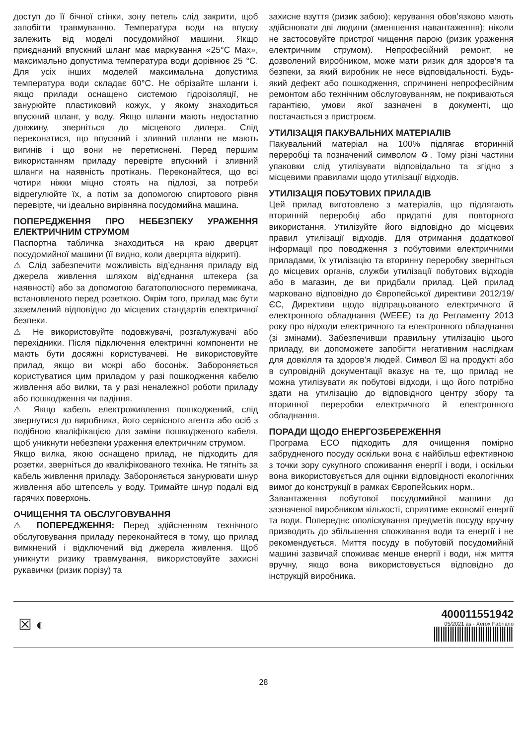доступ до її бічної стінки, зону петель слід закрити, щоб запобігти травмуванню. Температура води на впуску залежить від моделі посудомийної машини. Якщо приєднаний впускний шланг має маркування «25°C Max», максимально допустима температура води дорівнює 25 °C. Для усіх інших моделей максимальна допустима температура води складає 60°C. Не обрізайте шланги і, якщо прилади оснащено системою гідроізоляції, не занурюйте пластиковий кожух, у якому знаходиться впускний шланг, у воду. Якщо шланги мають недостатню довжину, зверніться до місцевого дилера. Слід переконатися, що впускний і зливний шланги не мають вигинів і що вони не перетиснені. Перед першим використанням приладу перевірте впускний і зливний шланги на наявність протікань. Переконайтеся, що всі чотири ніжки міцно стоять на підлозі, за потреби відрегулюйте їх, а потім за допомогою спиртового рівня перевірте, чи ідеально вирівняна посудомийна машина.
ПОПЕРЕДЖЕННЯ ПРО НЕБЕЗПЕКУ УРАЖЕННЯ ЕЛЕКТРИЧНИМ СТРУМОМ
Паспортна табличка знаходиться на краю дверцят посудомийної машини (її видно, коли дверцята відкриті).
⚠ Слід забезпечити можливість від’єднання приладу від джерела живлення шляхом від’єднання штекера (за наявності) або за допомогою багатополюсного перемикача, встановленого перед розеткою. Окрім того, прилад має бути заземлений відповідно до місцевих стандартів електричної безпеки.
⚠ Не використовуйте подовжувачі, розгалужувачі або перехідники. Після підключення електричні компоненти не мають бути досяжні користувачеві. Не використовуйте прилад, якщо ви мокрі або босоніж. Забороняється користуватися цим приладом у разі пошкодження кабелю живлення або вилки, та у разі неналежної роботи приладу або пошкодження чи падіння.
⚠ Якщо кабель електроживлення пошкоджений, слід звернутися до виробника, його сервісного агента або осіб з подібною кваліфікацією для заміни пошкодженого кабеля, щоб уникнути небезпеки ураження електричним струмом.
Якщо вилка, якою оснащено прилад, не підходить для розетки, зверніться до кваліфікованого техніка. Не тягніть за кабель живлення приладу. Забороняється занурювати шнур живлення або штепсель у воду. Тримайте шнур подалі від гарячих поверхонь.
ОЧИЩЕННЯ ТА ОБСЛУГОВУВАННЯ
⚠ ПОПЕРЕДЖЕННЯ: Перед здійсненням технічного обслуговування приладу переконайтеся в тому, що прилад вимкнений і відключений від джерела живлення. Щоб уникнути ризику травмування, використовуйте захисні рукавички (ризик порізу) та
захисне взуття (ризик забою); керування обов’язково мають здійснювати дві людини (зменшення навантаження); ніколи не застосовуйте пристрої чищення парою (ризик ураження електричним струмом). Непрофесійний ремонт, не дозволений виробником, може мати ризик для здоров’я та безпеки, за який виробник не несе відповідальності. Будь-який дефект або пошкодження, спричинені непрофесійним ремонтом або технічним обслуговуванням, не покриваються гарантією, умови якої зазначені в документі, що постачається з пристроєм.
УТИЛІЗАЦІЯ ПАКУВАЛЬНИХ МАТЕРІАЛІВ
Пакувальний матеріал на 100% підлягає вторинній переробці та позначений символом ♻. Тому різні частини упаковки слід утилізувати відповідально та згідно з місцевими правилами щодо утилізації відходів.
УТИЛІЗАЦІЯ ПОБУТОВИХ ПРИЛАДІВ
Цей прилад виготовлено з матеріалів, що підлягають вторинній переробці або придатні для повторного використання. Утилізуйте його відповідно до місцевих правил утилізації відходів. Для отримання додаткової інформації про поводження з побутовими електричними приладами, їх утилізацію та вторинну переробку зверніться до місцевих органів, служби утилізації побутових відходів або в магазин, де ви придбали прилад. Цей прилад марковано відповідно до Європейської директиви 2012/19/ЄС, Директиви щодо відпрацьованого електричного й електронного обладнання (WEEE) та до Регламенту 2013 року про відходи електричного та електронного обладнання (зі змінами). Забезпечивши правильну утилізацію цього приладу, ви допоможете запобігти негативним наслідкам для довкілля та здоров’я людей. Символ ☒ на продукті або в супровідній документації вказує на те, що прилад не можна утилізувати як побутові відходи, і що його потрібно здати на утилізацію до відповідного центру збору та вторинної переробки електричного й електронного обладнання.
ПОРАДИ ЩОДО ЕНЕРГОЗБЕРЕЖЕННЯ
Програма ECO підходить для очищення помірно забрудненого посуду оскільки вона є найбільш ефективною з точки зору сукупного споживання енергії і води, і оскільки вона використовується для оцінки відповідності екологічних вимог до конструкції в рамках Європейських норм..
Завантаження побутової посудомийної машини до зазначеної виробником кількості, сприятиме економії енергії та води. Попереднє ополіскування предметів посуду вручну призводить до збільшення споживання води та енергії і не рекомендується. Миття посуду в побутовій посудомийній машині зазвичай споживає менше енергії і води, ніж миття вручну, якщо вона використовується відповідно до інструкцій виробника.
☒ ◐
400011551942
05/2021 as - Xerox Fabriano
28